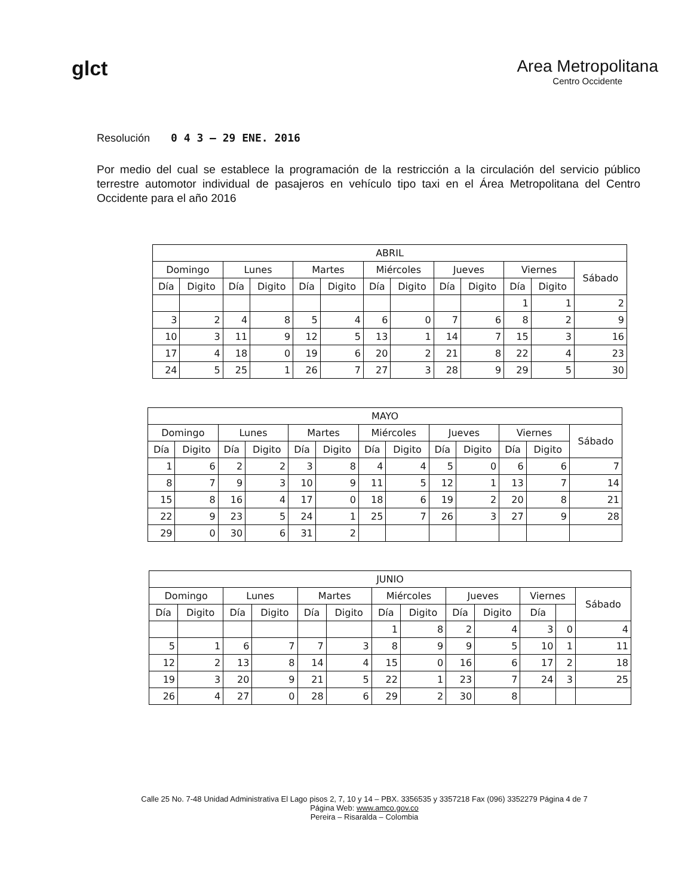glct
Area Metropolitana
Centro Occidente
Resolución 0 4 3 — 29 ENE. 2016
Por medio del cual se establece la programación de la restricción a la circulación del servicio público terrestre automotor individual de pasajeros en vehículo tipo taxi en el Área Metropolitana del Centro Occidente para el año 2016
| ABRIL | | | | | | | | | | | | |
| --- | --- | --- | --- | --- | --- | --- | --- | --- | --- | --- | --- | --- |
| Domingo | | Lunes | | Martes | | Miércoles | | Jueves | | Viernes | | Sábado |
| Día | Digito | Día | Digito | Día | Digito | Día | Digito | Día | Digito | Día | Digito | |
| | | | | | | | | | | 1 | 1 | 2 |
| 3 | 2 | 4 | 8 | 5 | 4 | 6 | 0 | 7 | 6 | 8 | 2 | 9 |
| 10 | 3 | 11 | 9 | 12 | 5 | 13 | 1 | 14 | 7 | 15 | 3 | 16 |
| 17 | 4 | 18 | 0 | 19 | 6 | 20 | 2 | 21 | 8 | 22 | 4 | 23 |
| 24 | 5 | 25 | 1 | 26 | 7 | 27 | 3 | 28 | 9 | 29 | 5 | 30 |
| MAYO | | | | | | | | | | | | |
| --- | --- | --- | --- | --- | --- | --- | --- | --- | --- | --- | --- | --- |
| Domingo | | Lunes | | Martes | | Miércoles | | Jueves | | Viernes | | Sábado |
| Día | Digito | Día | Digito | Día | Digito | Día | Digito | Día | Digito | Día | Digito | |
| 1 | 6 | 2 | 2 | 3 | 8 | 4 | 4 | 5 | 0 | 6 | 6 | 7 |
| 8 | 7 | 9 | 3 | 10 | 9 | 11 | 5 | 12 | 1 | 13 | 7 | 14 |
| 15 | 8 | 16 | 4 | 17 | 0 | 18 | 6 | 19 | 2 | 20 | 8 | 21 |
| 22 | 9 | 23 | 5 | 24 | 1 | 25 | 7 | 26 | 3 | 27 | 9 | 28 |
| 29 | 0 | 30 | 6 | 31 | 2 | | | | | | | |
| JUNIO | | | | | | | | | | | | |
| --- | --- | --- | --- | --- | --- | --- | --- | --- | --- | --- | --- | --- |
| Domingo | | Lunes | | Martes | | Miércoles | | Jueves | | Viernes | | Sábado |
| Día | Digito | Día | Digito | Día | Digito | Día | Digito | Día | Digito | Día | | |
| | | | | | | 1 | 8 | 2 | 4 | 3 | 0 | 4 |
| 5 | 1 | 6 | 7 | 7 | 3 | 8 | 9 | 9 | 5 | 10 | 1 | 11 |
| 12 | 2 | 13 | 8 | 14 | 4 | 15 | 0 | 16 | 6 | 17 | 2 | 18 |
| 19 | 3 | 20 | 9 | 21 | 5 | 22 | 1 | 23 | 7 | 24 | 3 | 25 |
| 26 | 4 | 27 | 0 | 28 | 6 | 29 | 2 | 30 | 8 | | | |
Calle 25 No. 7-48 Unidad Administrativa El Lago pisos 2, 7, 10 y 14 – PBX. 3356535 y 3357218 Fax (096) 3352279 Página 4 de 7
Página Web: www.amco.gov.co
Pereira – Risaralda – Colombia